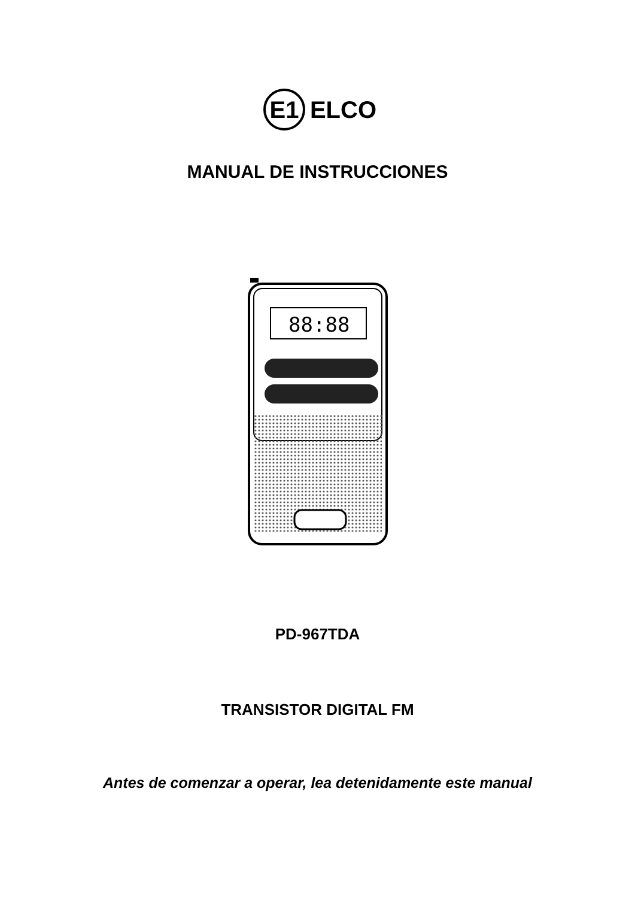E1 ELCO
MANUAL DE INSTRUCCIONES
88:88
PD-967TDA
TRANSISTOR DIGITAL FM
Antes de comenzar a operar, lea detenidamente este manual